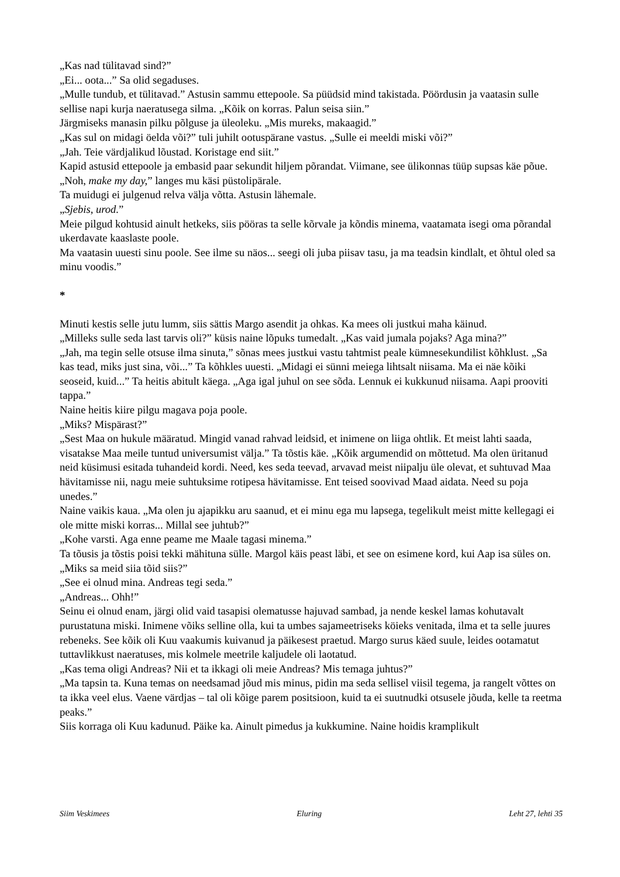„Kas nad tülitavad sind?”
„Ei... oota...” Sa olid segaduses.
„Mulle tundub, et tülitavad.” Astusin sammu ettepoole. Sa püüdsid mind takistada. Pöördusin ja vaatasin sulle sellise napi kurja naeratusega silma. „Kõik on korras. Palun seisa siin.”
Järgmiseks manasin pilku põlguse ja üleoleku. „Mis mureks, makaagid.”
„Kas sul on midagi öelda või?” tuli juhilt ootuspärane vastus. „Sulle ei meeldi miski või?”
„Jah. Teie värdjalikud lõustad. Koristage end siit.”
Kapid astusid ettepoole ja embasid paar sekundit hiljem põrandat. Viimane, see ülikonnas tüüp supsas käe põue.
„Noh, make my day,” langes mu käsi püstolipärale.
Ta muidugi ei julgenud relva välja võtta. Astusin lähemale.
„Sjebis, urod.”
Meie pilgud kohtusid ainult hetkeks, siis pööras ta selle kõrvale ja kõndis minema, vaatamata isegi oma põrandal ukerdavate kaaslaste poole.
Ma vaatasin uuesti sinu poole. See ilme su näos... seegi oli juba piisav tasu, ja ma teadsin kindlalt, et õhtul oled sa minu voodis.”
*
Minuti kestis selle jutu lumm, siis sättis Margo asendit ja ohkas. Ka mees oli justkui maha käinud.
„Milleks sulle seda last tarvis oli?” küsis naine lõpuks tumedalt. „Kas vaid jumala pojaks? Aga mina?”
„Jah, ma tegin selle otsuse ilma sinuta,” sõnas mees justkui vastu tahtmist peale kümnesekundilist kõhklust. „Sa kas tead, miks just sina, või...” Ta kõhkles uuesti. „Midagi ei sünni meiega lihtsalt niisama. Ma ei näe kõiki seoseid, kuid...” Ta heitis abitult käega. „Aga igal juhul on see sõda. Lennuk ei kukkunud niisama. Aapi prooviti tappa.”
Naine heitis kiire pilgu magava poja poole.
„Miks? Mispärast?”
„Sest Maa on hukule määratud. Mingid vanad rahvad leidsid, et inimene on liiga ohtlik. Et meist lahti saada, visatakse Maa meile tuntud universumist välja.” Ta tõstis käe. „Kõik argumendid on mõttetud. Ma olen üritanud neid küsimusi esitada tuhandeid kordi. Need, kes seda teevad, arvavad meist niipalju üle olevat, et suhtuvad Maa hävitamisse nii, nagu meie suhtuksime rotipesa hävitamisse. Ent teised soovivad Maad aidata. Need su poja unedes.”
Naine vaikis kaua. „Ma olen ju ajapikku aru saanud, et ei minu ega mu lapsega, tegelikult meist mitte kellegagi ei ole mitte miski korras... Millal see juhtub?”
„Kohe varsti. Aga enne peame me Maale tagasi minema.”
Ta tõusis ja tõstis poisi tekki mähituna sülle. Margol käis peast läbi, et see on esimene kord, kui Aap isa süles on.
„Miks sa meid siia tõid siis?”
„See ei olnud mina. Andreas tegi seda.”
„Andreas... Ohh!”
Seinu ei olnud enam, järgi olid vaid tasapisi olematusse hajuvad sambad, ja nende keskel lamas kohutavalt purustatuna miski. Inimene võiks selline olla, kui ta umbes sajameetriseks köieks venitada, ilma et ta selle juures rebeneks. See kõik oli Kuu vaakumis kuivanud ja päikesest praetud. Margo surus käed suule, leides ootamatut tuttavlikkust naeratuses, mis kolmele meetrile kaljudele oli laotatud.
„Kas tema oligi Andreas? Nii et ta ikkagi oli meie Andreas? Mis temaga juhtus?”
„Ma tapsin ta. Kuna temas on needsamad jõud mis minus, pidin ma seda sellisel viisil tegema, ja rangelt võttes on ta ikka veel elus. Vaene värdjas – tal oli kõige parem positsioon, kuid ta ei suutnudki otsusele jõuda, kelle ta reetma peaks.”
Siis korraga oli Kuu kadunud. Päike ka. Ainult pimedus ja kukkumine. Naine hoidis kramplikult
Siim Veskimees Eluring Leht 27, lehti 35